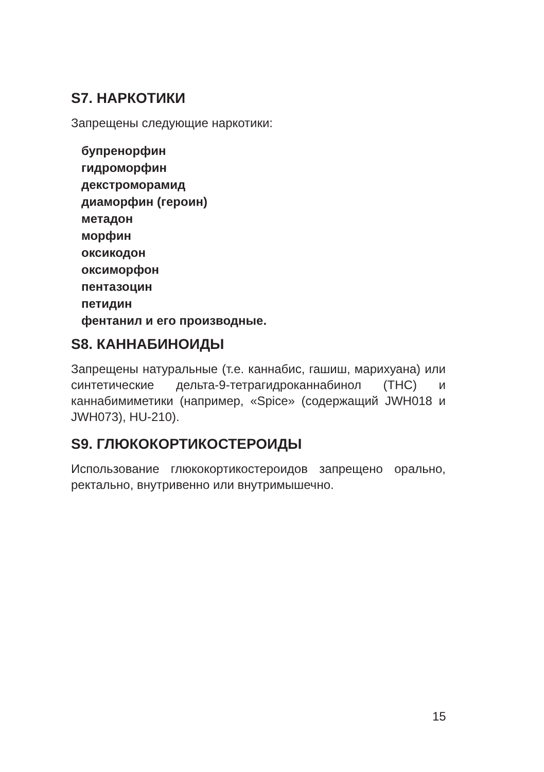S7. НАРКОТИКИ
Запрещены следующие наркотики:
бупренорфин
гидроморфин
декстроморамид
диаморфин (героин)
метадон
морфин
оксикодон
оксиморфон
пентазоцин
петидин
фентанил и его производные.
S8. КАННАБИНОИДЫ
Запрещены натуральные (т.е. каннабис, гашиш, марихуана) или синтетические дельта-9-тетрагидроканнабинол (THC) и каннабимиметики (например, «Spice» (содержащий JWH018 и JWH073), HU-210).
S9. ГЛЮКОКОРТИКОСТЕРОИДЫ
Использование глюкокортикостероидов запрещено орально, ректально, внутривенно или внутримышечно.
15